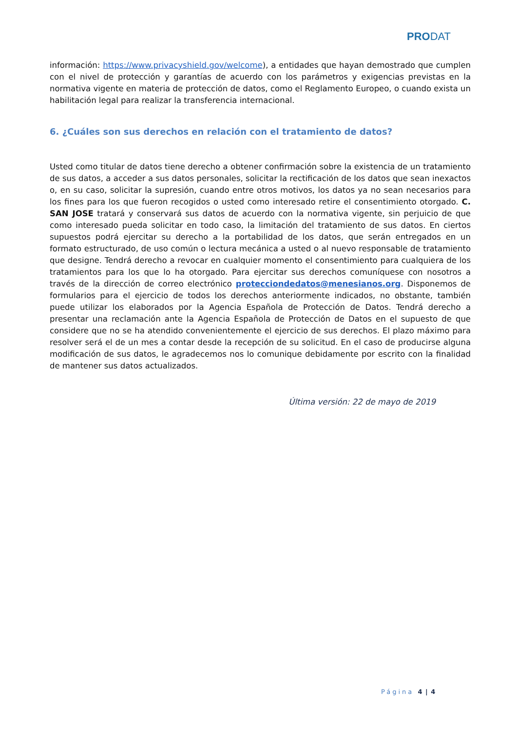PRODAT
información: https://www.privacyshield.gov/welcome), a entidades que hayan demostrado que cumplen con el nivel de protección y garantías de acuerdo con los parámetros y exigencias previstas en la normativa vigente en materia de protección de datos, como el Reglamento Europeo, o cuando exista un habilitación legal para realizar la transferencia internacional.
6. ¿Cuáles son sus derechos en relación con el tratamiento de datos?
Usted como titular de datos tiene derecho a obtener confirmación sobre la existencia de un tratamiento de sus datos, a acceder a sus datos personales, solicitar la rectificación de los datos que sean inexactos o, en su caso, solicitar la supresión, cuando entre otros motivos, los datos ya no sean necesarios para los fines para los que fueron recogidos o usted como interesado retire el consentimiento otorgado. C. SAN JOSE tratará y conservará sus datos de acuerdo con la normativa vigente, sin perjuicio de que como interesado pueda solicitar en todo caso, la limitación del tratamiento de sus datos. En ciertos supuestos podrá ejercitar su derecho a la portabilidad de los datos, que serán entregados en un formato estructurado, de uso común o lectura mecánica a usted o al nuevo responsable de tratamiento que designe. Tendrá derecho a revocar en cualquier momento el consentimiento para cualquiera de los tratamientos para los que lo ha otorgado. Para ejercitar sus derechos comuníquese con nosotros a través de la dirección de correo electrónico protecciondedatos@menesianos.org. Disponemos de formularios para el ejercicio de todos los derechos anteriormente indicados, no obstante, también puede utilizar los elaborados por la Agencia Española de Protección de Datos. Tendrá derecho a presentar una reclamación ante la Agencia Española de Protección de Datos en el supuesto de que considere que no se ha atendido convenientemente el ejercicio de sus derechos. El plazo máximo para resolver será el de un mes a contar desde la recepción de su solicitud. En el caso de producirse alguna modificación de sus datos, le agradecemos nos lo comunique debidamente por escrito con la finalidad de mantener sus datos actualizados.
Última versión: 22 de mayo de 2019
Página 4 | 4